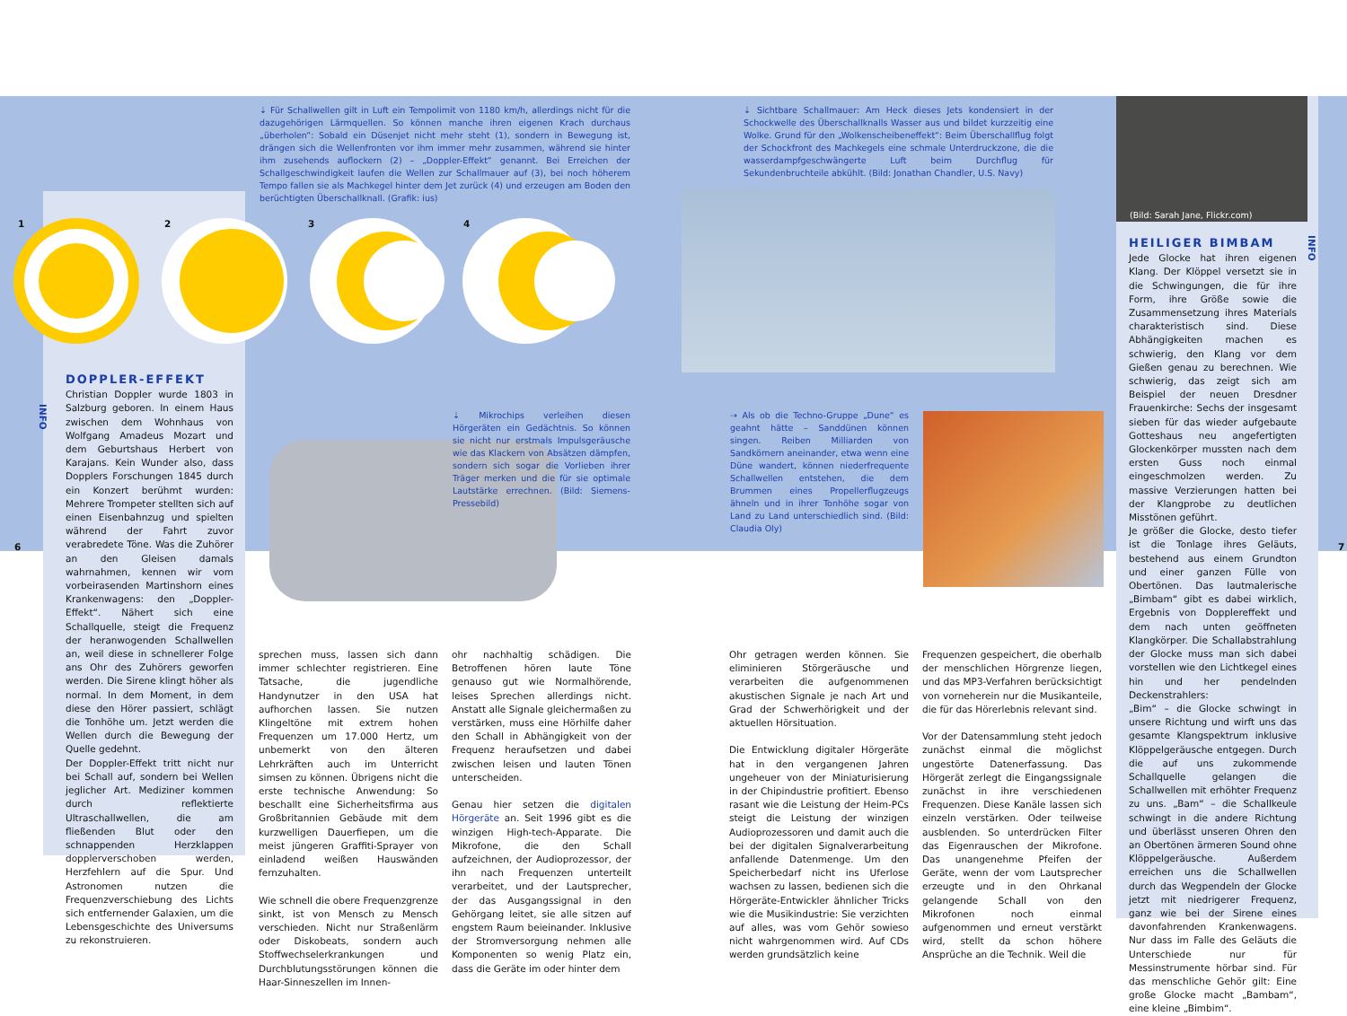1 2 3 4
6 7
⇣ Für Schallwellen gilt in Luft ein Tempolimit von 1180 km/h, allerdings nicht für die dazugehörigen Lärmquellen. So können manche ihren eigenen Krach durchaus „überholen“: Sobald ein Düsenjet nicht mehr steht (1), sondern in Bewegung ist, drängen sich die Wellenfronten vor ihm immer mehr zusammen, während sie hinter ihm zusehends auflockern (2) – „Doppler-Effekt“ genannt. Bei Erreichen der Schallgeschwindigkeit laufen die Wellen zur Schallmauer auf (3), bei noch höherem Tempo fallen sie als Machkegel hinter dem Jet zurück (4) und erzeugen am Boden den berüchtigten Überschallknall. (Grafik: ius)
⇣ Sichtbare Schallmauer: Am Heck dieses Jets kondensiert in der Schockwelle des Überschallknalls Wasser aus und bildet kurzzeitig eine Wolke. Grund für den „Wolkenscheibeneffekt“: Beim Überschallflug folgt der Schockfront des Machkegels eine schmale Unterdruckzone, die die wasserdampfgeschwängerte Luft beim Durchflug für Sekundenbruchteile abkühlt. (Bild: Jonathan Chandler, U.S. Navy)
(Bild: Sarah Jane, Flickr.com)
⇣ Mikrochips verleihen diesen Hörgeräten ein Gedächtnis. So können sie nicht nur erstmals Impulsgeräusche wie das Klackern von Absätzen dämpfen, sondern sich sogar die Vorlieben ihrer Träger merken und die für sie optimale Lautstärke errechnen. (Bild: Siemens-Pressebild)
⇢ Als ob die Techno-Gruppe „Dune“ es geahnt hätte – Sanddünen können singen. Reiben Milliarden von Sandkörnern aneinander, etwa wenn eine Düne wandert, können niederfrequente Schallwellen entstehen, die dem Brummen eines Propellerflugzeugs ähneln und in ihrer Tonhöhe sogar von Land zu Land unterschiedlich sind. (Bild: Claudia Oly)
DOPPLER-EFFEKT
Christian Doppler wurde 1803 in Salzburg geboren. In einem Haus zwischen dem Wohnhaus von Wolfgang Amadeus Mozart und dem Geburtshaus Herbert von Karajans. Kein Wunder also, dass Dopplers Forschungen 1845 durch ein Konzert berühmt wurden: Mehrere Trompeter stellten sich auf einen Eisenbahnzug und spielten während der Fahrt zuvor verabredete Töne. Was die Zuhörer an den Gleisen damals wahrnahmen, kennen wir vom vorbeirasenden Martinshorn eines Krankenwagens: den „Doppler-Effekt“. Nähert sich eine Schallquelle, steigt die Frequenz der heranwogenden Schallwellen an, weil diese in schnellerer Folge ans Ohr des Zuhörers geworfen werden. Die Sirene klingt höher als normal. In dem Moment, in dem diese den Hörer passiert, schlägt die Tonhöhe um. Jetzt werden die Wellen durch die Bewegung der Quelle gedehnt.
Der Doppler-Effekt tritt nicht nur bei Schall auf, sondern bei Wellen jeglicher Art. Mediziner kommen durch reflektierte Ultraschallwellen, die am fließenden Blut oder den schnappenden Herzklappen dopplerverschoben werden, Herzfehlern auf die Spur. Und Astronomen nutzen die Frequenzverschiebung des Lichts sich entfernender Galaxien, um die Lebensgeschichte des Universums zu rekonstruieren.
HEILIGER BIMBAM
Jede Glocke hat ihren eigenen Klang. Der Klöppel versetzt sie in die Schwingungen, die für ihre Form, ihre Größe sowie die Zusammensetzung ihres Materials charakteristisch sind. Diese Abhängigkeiten machen es schwierig, den Klang vor dem Gießen genau zu berechnen. Wie schwierig, das zeigt sich am Beispiel der neuen Dresdner Frauenkirche: Sechs der insgesamt sieben für das wieder aufgebaute Gotteshaus neu angefertigten Glockenkörper mussten nach dem ersten Guss noch einmal eingeschmolzen werden. Zu massive Verzierungen hatten bei der Klangprobe zu deutlichen Misstönen geführt.
Je größer die Glocke, desto tiefer ist die Tonlage ihres Geläuts, bestehend aus einem Grundton und einer ganzen Fülle von Obertönen. Das lautmalerische „Bimbam“ gibt es dabei wirklich, Ergebnis von Dopplereffekt und dem nach unten geöffneten Klangkörper. Die Schallabstrahlung der Glocke muss man sich dabei vorstellen wie den Lichtkegel eines hin und her pendelnden Deckenstrahlers:
„Bim“ – die Glocke schwingt in unsere Richtung und wirft uns das gesamte Klangspektrum inklusive Klöppelgeräusche entgegen. Durch die auf uns zukommende Schallquelle gelangen die Schallwellen mit erhöhter Frequenz zu uns. „Bam“ – die Schallkeule schwingt in die andere Richtung und überlässt unseren Ohren den an Obertönen ärmeren Sound ohne Klöppelgeräusche. Außerdem erreichen uns die Schallwellen durch das Wegpendeln der Glocke jetzt mit niedrigerer Frequenz, ganz wie bei der Sirene eines davonfahrenden Krankenwagens. Nur dass im Falle des Geläuts die Unterschiede nur für Messinstrumente hörbar sind. Für das menschliche Gehör gilt: Eine große Glocke macht „Bambam“, eine kleine „Bimbim“.
INFO
INFO
sprechen muss, lassen sich dann immer schlechter registrieren. Eine Tatsache, die jugendliche Handynutzer in den USA hat aufhorchen lassen. Sie nutzen Klingeltöne mit extrem hohen Frequenzen um 17.000 Hertz, um unbemerkt von den älteren Lehrkräften auch im Unterricht simsen zu können. Übrigens nicht die erste technische Anwendung: So beschallt eine Sicherheitsfirma aus Großbritannien Gebäude mit dem kurzwelligen Dauerfiepen, um die meist jüngeren Graffiti-Sprayer von einladend weißen Hauswänden fernzuhalten.
Wie schnell die obere Frequenzgrenze sinkt, ist von Mensch zu Mensch verschieden. Nicht nur Straßenlärm oder Diskobeats, sondern auch Stoffwechselerkrankungen und Durchblutungsstörungen können die Haar-Sinneszellen im Innen-
ohr nachhaltig schädigen. Die Betroffenen hören laute Töne genauso gut wie Normalhörende, leises Sprechen allerdings nicht. Anstatt alle Signale gleichermaßen zu verstärken, muss eine Hörhilfe daher den Schall in Abhängigkeit von der Frequenz heraufsetzen und dabei zwischen leisen und lauten Tönen unterscheiden.
Genau hier setzen die digitalen Hörgeräte an. Seit 1996 gibt es die winzigen High-tech-Apparate. Die Mikrofone, die den Schall aufzeichnen, der Audioprozessor, der ihn nach Frequenzen unterteilt verarbeitet, und der Lautsprecher, der das Ausgangssignal in den Gehörgang leitet, sie alle sitzen auf engstem Raum beieinander. Inklusive der Stromversorgung nehmen alle Komponenten so wenig Platz ein, dass die Geräte im oder hinter dem
Ohr getragen werden können. Sie eliminieren Störgeräusche und verarbeiten die aufgenommenen akustischen Signale je nach Art und Grad der Schwerhörigkeit und der aktuellen Hörsituation.
Die Entwicklung digitaler Hörgeräte hat in den vergangenen Jahren ungeheuer von der Miniaturisierung in der Chipindustrie profitiert. Ebenso rasant wie die Leistung der Heim-PCs steigt die Leistung der winzigen Audioprozessoren und damit auch die bei der digitalen Signalverarbeitung anfallende Datenmenge. Um den Speicherbedarf nicht ins Uferlose wachsen zu lassen, bedienen sich die Hörgeräte-Entwickler ähnlicher Tricks wie die Musikindustrie: Sie verzichten auf alles, was vom Gehör sowieso nicht wahrgenommen wird. Auf CDs werden grundsätzlich keine
Frequenzen gespeichert, die oberhalb der menschlichen Hörgrenze liegen, und das MP3-Verfahren berücksichtigt von vorneherein nur die Musikanteile, die für das Hörerlebnis relevant sind.
Vor der Datensammlung steht jedoch zunächst einmal die möglichst ungestörte Datenerfassung. Das Hörgerät zerlegt die Eingangssignale zunächst in ihre verschiedenen Frequenzen. Diese Kanäle lassen sich einzeln verstärken. Oder teilweise ausblenden. So unterdrücken Filter das Eigenrauschen der Mikrofone. Das unangenehme Pfeifen der Geräte, wenn der vom Lautsprecher erzeugte und in den Ohrkanal gelangende Schall von den Mikrofonen noch einmal aufgenommen und erneut verstärkt wird, stellt da schon höhere Ansprüche an die Technik. Weil die